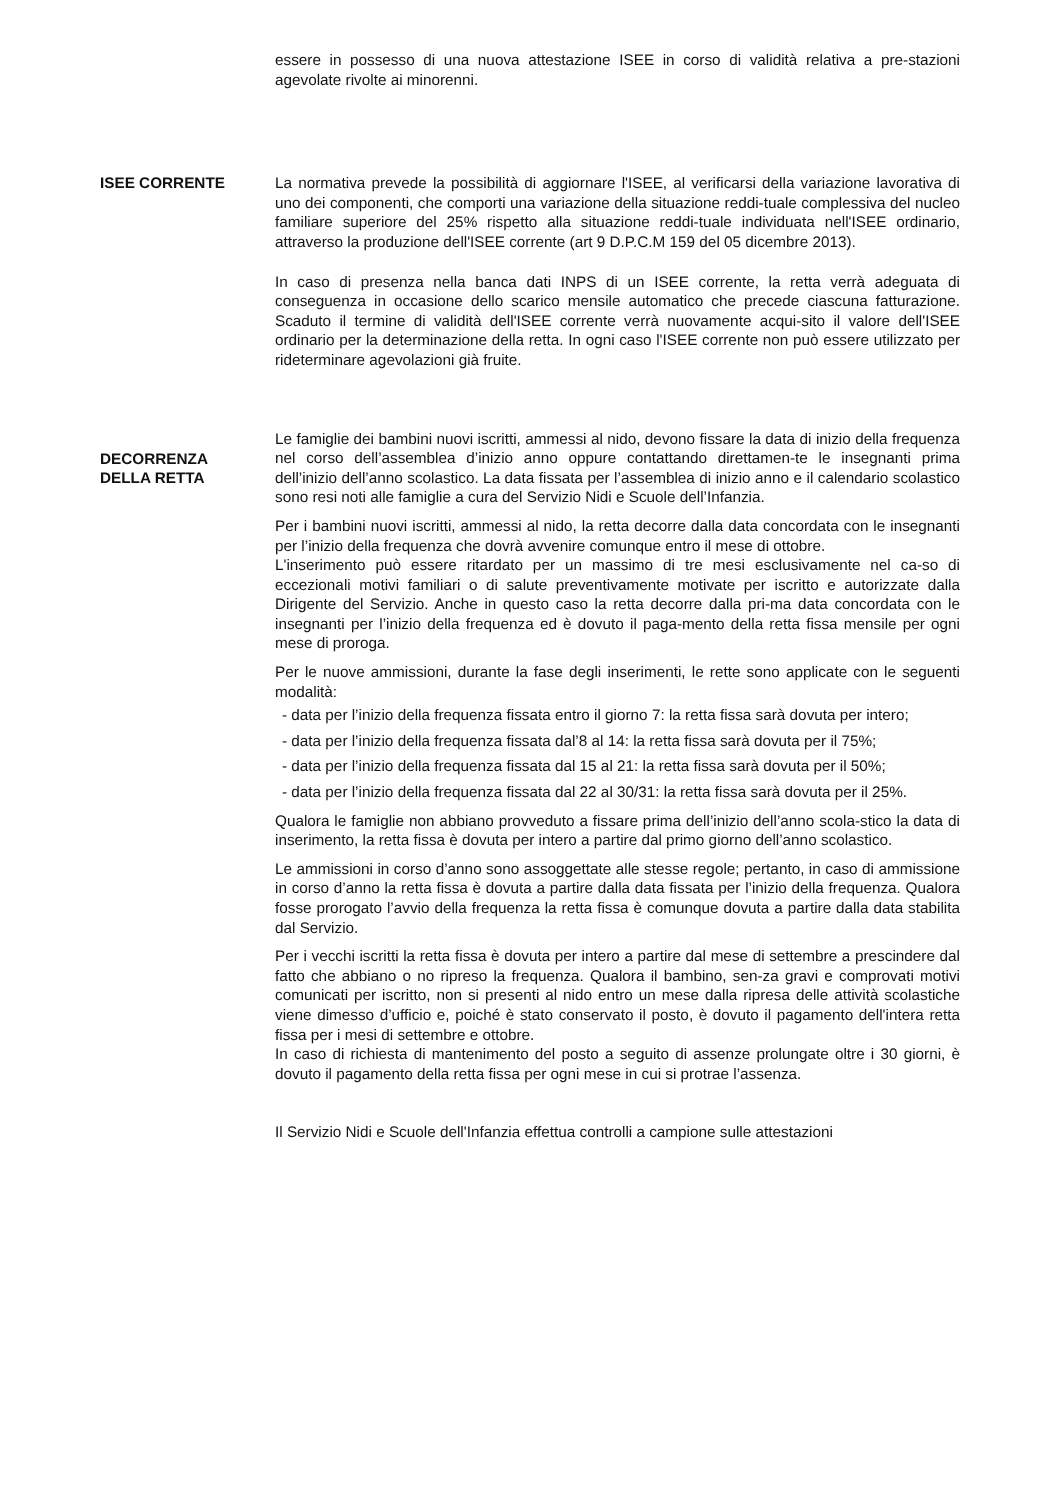essere in possesso di una nuova attestazione ISEE in corso di validità relativa a pre-stazioni agevolate rivolte ai minorenni.
ISEE CORRENTE La normativa prevede la possibilità di aggiornare l'ISEE, al verificarsi della variazione lavorativa di uno dei componenti, che comporti una variazione della situazione reddi-tuale complessiva del nucleo familiare superiore del 25% rispetto alla situazione reddi-tuale individuata nell'ISEE ordinario, attraverso la produzione dell'ISEE corrente (art 9 D.P.C.M 159 del 05 dicembre 2013).
In caso di presenza nella banca dati INPS di un ISEE corrente, la retta verrà adeguata di conseguenza in occasione dello scarico mensile automatico che precede ciascuna fatturazione. Scaduto il termine di validità dell'ISEE corrente verrà nuovamente acqui-sito il valore dell'ISEE ordinario per la determinazione della retta. In ogni caso l'ISEE corrente non può essere utilizzato per rideterminare agevolazioni già fruite.
DECORRENZA
DELLA RETTA
Le famiglie dei bambini nuovi iscritti, ammessi al nido, devono fissare la data di inizio della frequenza nel corso dell’assemblea d’inizio anno oppure contattando direttamen-te le insegnanti prima dell’inizio dell’anno scolastico. La data fissata per l’assemblea di inizio anno e il calendario scolastico sono resi noti alle famiglie a cura del Servizio Nidi e Scuole dell’Infanzia.
Per i bambini nuovi iscritti, ammessi al nido, la retta decorre dalla data concordata con le insegnanti per l’inizio della frequenza che dovrà avvenire comunque entro il mese di ottobre.
L'inserimento può essere ritardato per un massimo di tre mesi esclusivamente nel ca-so di eccezionali motivi familiari o di salute preventivamente motivate per iscritto e autorizzate dalla Dirigente del Servizio. Anche in questo caso la retta decorre dalla pri-ma data concordata con le insegnanti per l’inizio della frequenza ed è dovuto il paga-mento della retta fissa mensile per ogni mese di proroga.
Per le nuove ammissioni, durante la fase degli inserimenti, le rette sono applicate con le seguenti modalità:
- data per l’inizio della frequenza fissata entro il giorno 7: la retta fissa sarà dovuta per intero;
- data per l’inizio della frequenza fissata dal’8 al 14: la retta fissa sarà dovuta per il 75%;
- data per l’inizio della frequenza fissata dal 15 al 21: la retta fissa sarà dovuta per il 50%;
- data per l’inizio della frequenza fissata dal 22 al 30/31: la retta fissa sarà dovuta per il 25%.
Qualora le famiglie non abbiano provveduto a fissare prima dell’inizio dell’anno scola-stico la data di inserimento, la retta fissa è dovuta per intero a partire dal primo giorno dell’anno scolastico.
Le ammissioni in corso d’anno sono assoggettate alle stesse regole; pertanto, in caso di ammissione in corso d’anno la retta fissa è dovuta a partire dalla data fissata per l’inizio della frequenza. Qualora fosse prorogato l’avvio della frequenza la retta fissa è comunque dovuta a partire dalla data stabilita dal Servizio.
Per i vecchi iscritti la retta fissa è dovuta per intero a partire dal mese di settembre a prescindere dal fatto che abbiano o no ripreso la frequenza. Qualora il bambino, sen-za gravi e comprovati motivi comunicati per iscritto, non si presenti al nido entro un mese dalla ripresa delle attività scolastiche viene dimesso d’ufficio e, poiché è stato conservato il posto, è dovuto il pagamento dell'intera retta fissa per i mesi di settembre e ottobre.
In caso di richiesta di mantenimento del posto a seguito di assenze prolungate oltre i 30 giorni, è dovuto il pagamento della retta fissa per ogni mese in cui si protrae l’assenza.
Il Servizio Nidi e Scuole dell'Infanzia effettua controlli a campione sulle attestazioni